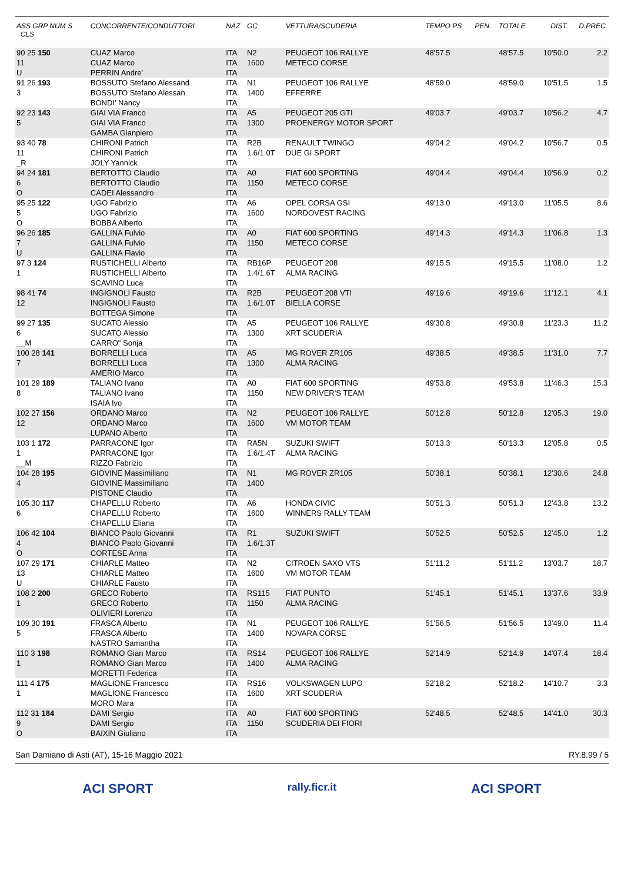| ASS GRP NUM S CLS | CONCORRENTE/CONDUTTORI | NAZ | GC | VETTURA/SCUDERIA | TEMPO PS | PEN. | TOTALE | DIST. | D.PREC. |
| --- | --- | --- | --- | --- | --- | --- | --- | --- | --- |
| 90 25 150 11 U | CUAZ Marco CUAZ Marco PERRIN Andre' | ITA ITA ITA | N2 1600 | PEUGEOT 106 RALLYE METECO CORSE | 48'57.5 | | 48'57.5 | 10'50.0 | 2.2 |
| 91 26 193 3 | BOSSUTO Stefano Alessand BOSSUTO Stefano Alessan BONDI' Nancy | ITA ITA ITA | N1 1400 | PEUGEOT 106 RALLYE EFFERRE | 48'59.0 | | 48'59.0 | 10'51.5 | 1.5 |
| 92 23 143 5 | GIAI VIA Franco GIAI VIA Franco GAMBA Gianpiero | ITA ITA ITA | A5 1300 | PEUGEOT 205 GTI PROENERGY MOTOR SPORT | 49'03.7 | | 49'03.7 | 10'56.2 | 4.7 |
| 93 40 78 11 _R | CHIRONI Patrich CHIRONI Patrich JOLY Yannick | ITA ITA ITA | R2B 1.6/1.0T | RENAULT TWINGO DUE GI SPORT | 49'04.2 | | 49'04.2 | 10'56.7 | 0.5 |
| 94 24 181 6 O | BERTOTTO Claudio BERTOTTO Claudio CADEI Alessandro | ITA ITA ITA | A0 1150 | FIAT 600 SPORTING METECO CORSE | 49'04.4 | | 49'04.4 | 10'56.9 | 0.2 |
| 95 25 122 5 O | UGO Fabrizio UGO Fabrizio BOBBA Alberto | ITA ITA ITA | A6 1600 | OPEL CORSA GSI NORDOVEST RACING | 49'13.0 | | 49'13.0 | 11'05.5 | 8.6 |
| 96 26 185 7 U | GALLINA Fulvio GALLINA Fulvio GALLINA Flavio | ITA ITA ITA | A0 1150 | FIAT 600 SPORTING METECO CORSE | 49'14.3 | | 49'14.3 | 11'06.8 | 1.3 |
| 97 3 124 1 | RUSTICHELLI Alberto RUSTICHELLI Alberto SCAVINO Luca | ITA ITA ITA | RB16P 1.4/1.6T | PEUGEOT 208 ALMA RACING | 49'15.5 | | 49'15.5 | 11'08.0 | 1.2 |
| 98 41 74 12 | INGIGNOLI Fausto INGIGNOLI Fausto BOTTEGA Simone | ITA ITA ITA | R2B 1.6/1.0T | PEUGEOT 208 VTI BIELLA CORSE | 49'19.6 | | 49'19.6 | 11'12.1 | 4.1 |
| 99 27 135 6 __M | SUCATO Alessio SUCATO Alessio CARRO" Sonja | ITA ITA ITA | A5 1300 | PEUGEOT 106 RALLYE XRT SCUDERIA | 49'30.8 | | 49'30.8 | 11'23.3 | 11.2 |
| 100 28 141 7 | BORRELLI Luca BORRELLI Luca AMERIO Marco | ITA ITA ITA | A5 1300 | MG ROVER ZR105 ALMA RACING | 49'38.5 | | 49'38.5 | 11'31.0 | 7.7 |
| 101 29 189 8 | TALIANO Ivano TALIANO Ivano ISAIA Ivo | ITA ITA ITA | A0 1150 | FIAT 600 SPORTING NEW DRIVER'S TEAM | 49'53.8 | | 49'53.8 | 11'46.3 | 15.3 |
| 102 27 156 12 | ORDANO Marco ORDANO Marco LUPANO Alberto | ITA ITA ITA | N2 1600 | PEUGEOT 106 RALLYE VM MOTOR TEAM | 50'12.8 | | 50'12.8 | 12'05.3 | 19.0 |
| 103 1 172 1 __M | PARRACONE Igor PARRACONE Igor RIZZO Fabrizio | ITA ITA ITA | RA5N 1.6/1.4T | SUZUKI SWIFT ALMA RACING | 50'13.3 | | 50'13.3 | 12'05.8 | 0.5 |
| 104 28 195 4 | GIOVINE Massimiliano GIOVINE Massimiliano PISTONE Claudio | ITA ITA ITA | N1 1400 | MG ROVER ZR105 | 50'38.1 | | 50'38.1 | 12'30.6 | 24.8 |
| 105 30 117 6 | CHAPELLU Roberto CHAPELLU Roberto CHAPELLU Eliana | ITA ITA ITA | A6 1600 | HONDA CIVIC WINNERS RALLY TEAM | 50'51.3 | | 50'51.3 | 12'43.8 | 13.2 |
| 106 42 104 4 O | BIANCO Paolo Giovanni BIANCO Paolo Giovanni CORTESE Anna | ITA ITA ITA | R1 1.6/1.3T | SUZUKI SWIFT | 50'52.5 | | 50'52.5 | 12'45.0 | 1.2 |
| 107 29 171 13 U | CHIARLE Matteo CHIARLE Matteo CHIARLE Fausto | ITA ITA ITA | N2 1600 | CITROEN SAXO VTS VM MOTOR TEAM | 51'11.2 | | 51'11.2 | 13'03.7 | 18.7 |
| 108 2 200 1 | GRECO Roberto GRECO Roberto OLIVIERI Lorenzo | ITA ITA ITA | RS115 1150 | FIAT PUNTO ALMA RACING | 51'45.1 | | 51'45.1 | 13'37.6 | 33.9 |
| 109 30 191 5 | FRASCA Alberto FRASCA Alberto NASTRO Samantha | ITA ITA ITA | N1 1400 | PEUGEOT 106 RALLYE NOVARA CORSE | 51'56.5 | | 51'56.5 | 13'49.0 | 11.4 |
| 110 3 198 1 | ROMANO Gian Marco ROMANO Gian Marco MORETTI Federica | ITA ITA ITA | RS14 1400 | PEUGEOT 106 RALLYE ALMA RACING | 52'14.9 | | 52'14.9 | 14'07.4 | 18.4 |
| 111 4 175 1 | MAGLIONE Francesco MAGLIONE Francesco MORO Mara | ITA ITA ITA | RS16 1600 | VOLKSWAGEN LUPO XRT SCUDERIA | 52'18.2 | | 52'18.2 | 14'10.7 | 3.3 |
| 112 31 184 9 O | DAMI Sergio DAMI Sergio BAIXIN Giuliano | ITA ITA ITA | A0 1150 | FIAT 600 SPORTING SCUDERIA DEI FIORI | 52'48.5 | | 52'48.5 | 14'41.0 | 30.3 |
San Damiano di Asti (AT), 15-16 Maggio 2021 RY.8.99 / 5
ACI SPORT rally.ficr.it ACI SPORT